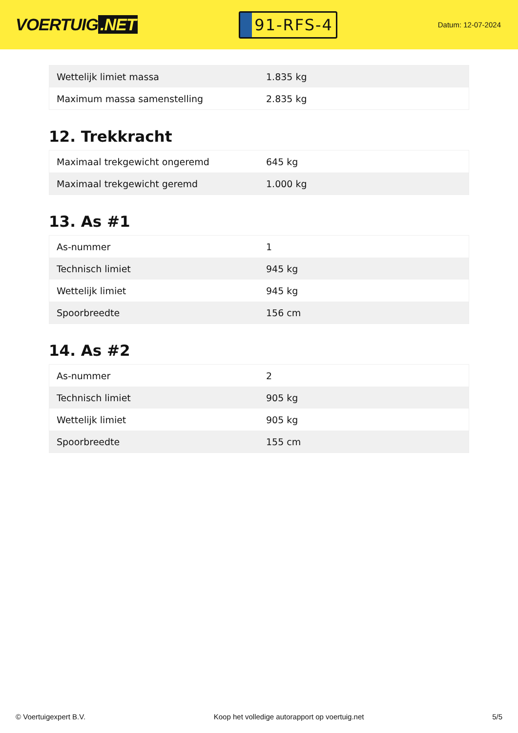VOERTUIG.NET
91-RFS-4
Datum: 12-07-2024
| Wettelijk limiet massa | 1.835 kg |
| Maximum massa samenstelling | 2.835 kg |
12. Trekkracht
| Maximaal trekgewicht ongeremd | 645 kg |
| Maximaal trekgewicht geremd | 1.000 kg |
13. As #1
| As-nummer | 1 |
| Technisch limiet | 945 kg |
| Wettelijk limiet | 945 kg |
| Spoorbreedte | 156 cm |
14. As #2
| As-nummer | 2 |
| Technisch limiet | 905 kg |
| Wettelijk limiet | 905 kg |
| Spoorbreedte | 155 cm |
© Voertuigexpert B.V. Koop het volledige autorapport op voertuig.net 5/5